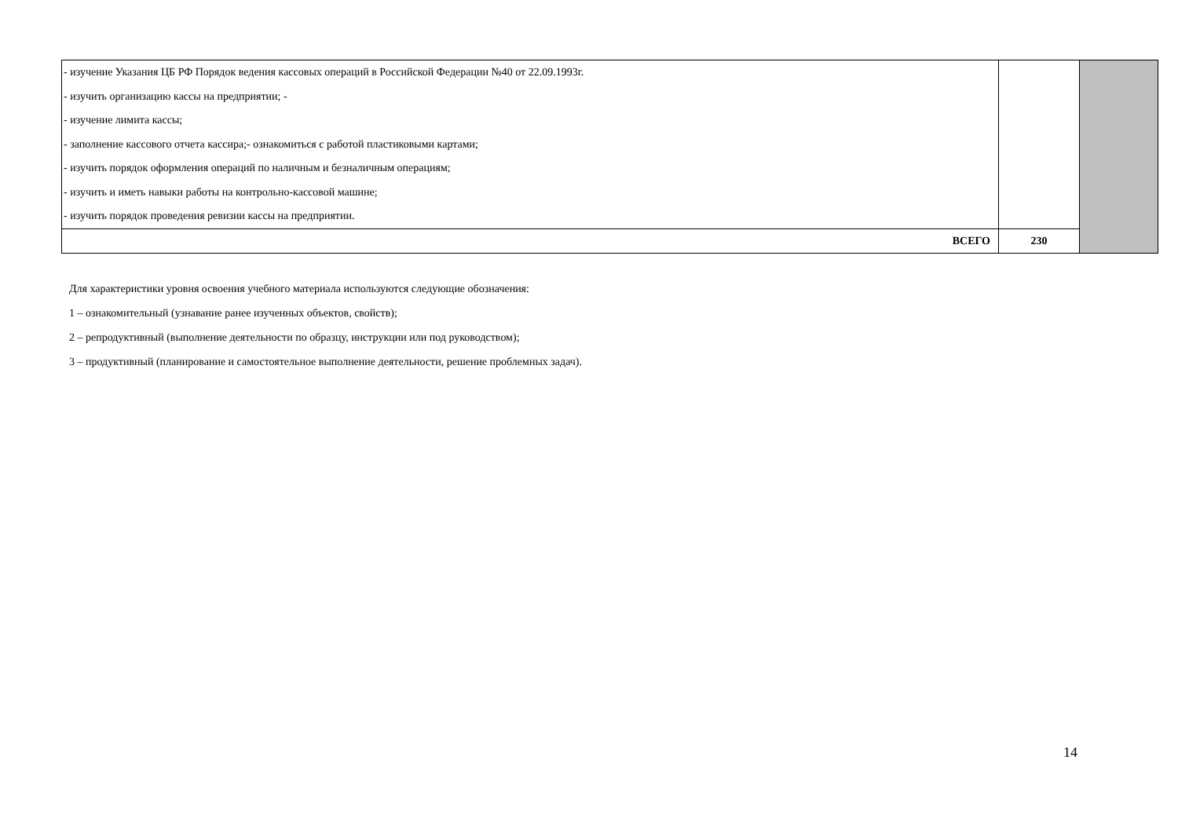| - изучение Указания ЦБ РФ Порядок ведения кассовых операций в Российской Федерации №40 от 22.09.1993г. - изучить организацию кассы на предприятии; - - изучение лимита кассы; - заполнение кассового отчета кассира;- ознакомиться с работой пластиковыми картами; - изучить порядок оформления операций по наличным и безналичным операциям; - изучить и иметь навыки работы на контрольно-кассовой машине; - изучить порядок проведения ревизии кассы на предприятии. | | |
| ВСЕГО | 230 | |
Для характеристики уровня освоения учебного материала используются следующие обозначения:
1 – ознакомительный (узнавание ранее изученных объектов, свойств);
2 – репродуктивный (выполнение деятельности по образцу, инструкции или под руководством);
3 – продуктивный (планирование и самостоятельное выполнение деятельности, решение проблемных задач).
14